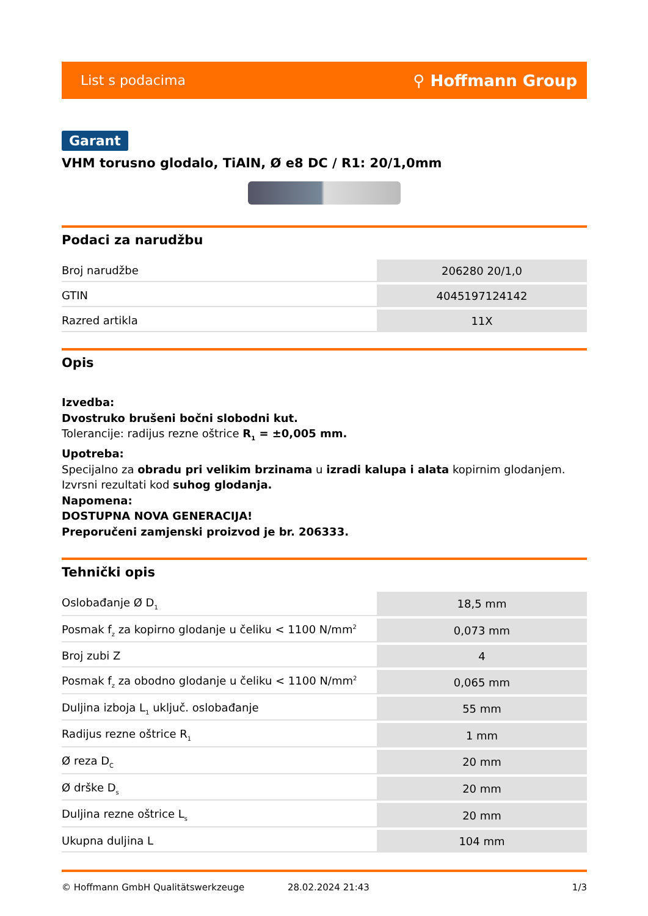List s podacima ⚲ Hoffmann Group
Garant
VHM torusno glodalo, TiAlN, Ø e8 DC / R1: 20/1,0mm
Podaci za narudžbu
| Broj narudžbe | 206280 20/1,0 |
| GTIN | 4045197124142 |
| Razred artikla | 11X |
Opis
Izvedba:
Dvostruko brušeni bočni slobodni kut.
Tolerancije: radijus rezne oštrice R<sub>1</sub> = ±0,005 mm.
Upotreba:
Specijalno za obradu pri velikim brzinama u izradi kalupa i alata kopirnim glodanjem. Izvrsni rezultati kod suhog glodanja.
Napomena:
DOSTUPNA NOVA GENERACIJA!
Preporučeni zamjenski proizvod je br. 206333.
Tehnički opis
| Oslobađanje Ø D<sub>1</sub> | 18,5 mm |
| Posmak f<sub>z</sub> za kopirno glodanje u čeliku < 1100 N/mm<sup>2</sup> | 0,073 mm |
| Broj zubi Z | 4 |
| Posmak f<sub>z</sub> za obodno glodanje u čeliku < 1100 N/mm<sup>2</sup> | 0,065 mm |
| Duljina izboja L<sub>1</sub> uključ. oslobađanje | 55 mm |
| Radijus rezne oštrice R<sub>1</sub> | 1 mm |
| Ø reza D<sub>C</sub> | 20 mm |
| Ø drške D<sub>s</sub> | 20 mm |
| Duljina rezne oštrice L<sub>s</sub> | 20 mm |
| Ukupna duljina L | 104 mm |
© Hoffmann GmbH Qualitätswerkzeuge 28.02.2024 21:43 1/3